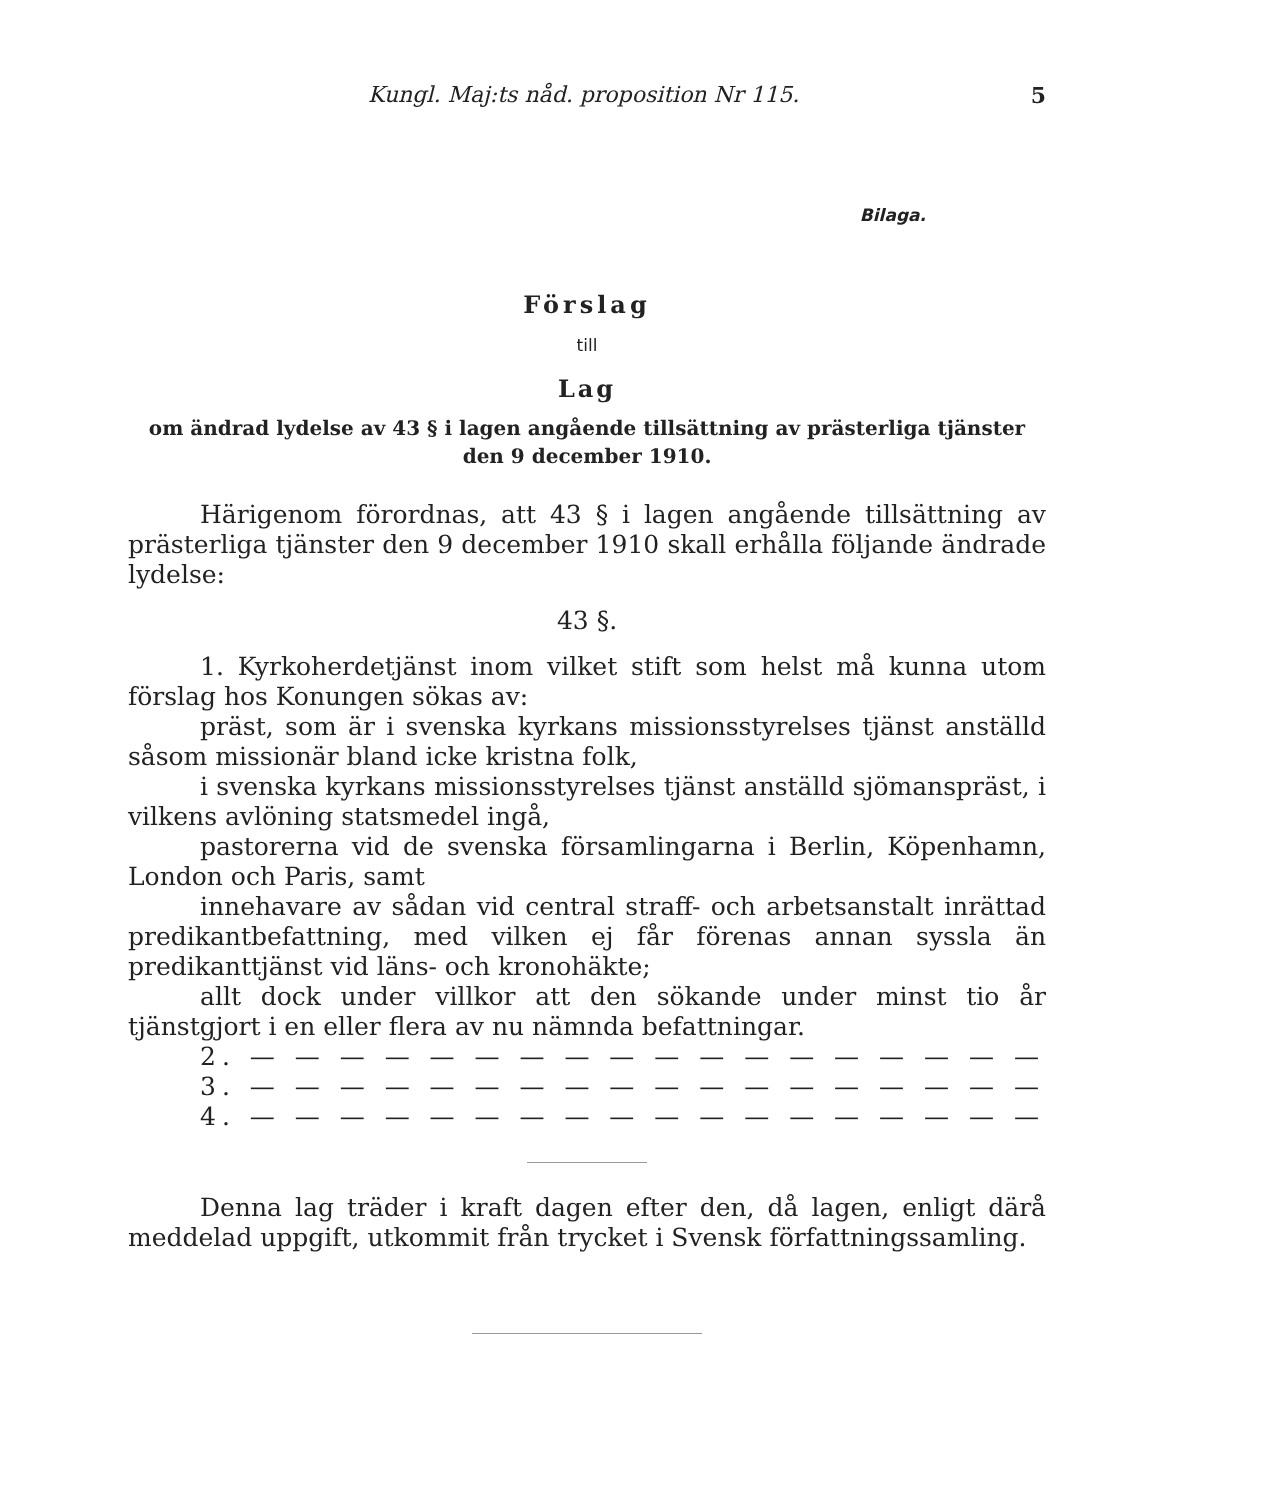Kungl. Maj:ts nåd. proposition Nr 115. 5
Bilaga.
Förslag
till
Lag
om ändrad lydelse av 43 § i lagen angående tillsättning av prästerliga tjänster den 9 december 1910.
Härigenom förordnas, att 43 § i lagen angående tillsättning av prästerliga tjänster den 9 december 1910 skall erhålla följande ändrade lydelse:
43 §.
1. Kyrkoherdetjänst inom vilket stift som helst må kunna utom förslag hos Konungen sökas av:
präst, som är i svenska kyrkans missionsstyrelses tjänst anställd såsom missionär bland icke kristna folk,
i svenska kyrkans missionsstyrelses tjänst anställd sjömanspräst, i vilkens avlöning statsmedel ingå,
pastorerna vid de svenska församlingarna i Berlin, Köpenhamn, London och Paris, samt
innehavare av sådan vid central straff- och arbetsanstalt inrättad predikantbefattning, med vilken ej får förenas annan syssla än predikanttjänst vid läns- och kronohäkte;
allt dock under villkor att den sökande under minst tio år tjänstgjort i en eller flera av nu nämnda befattningar.
2. — — — — — — — — — — — — — — — — — —
3. — — — — — — — — — — — — — — — — — —
4. — — — — — — — — — — — — — — — — — —
Denna lag träder i kraft dagen efter den, då lagen, enligt därå meddelad uppgift, utkommit från trycket i Svensk författningssamling.